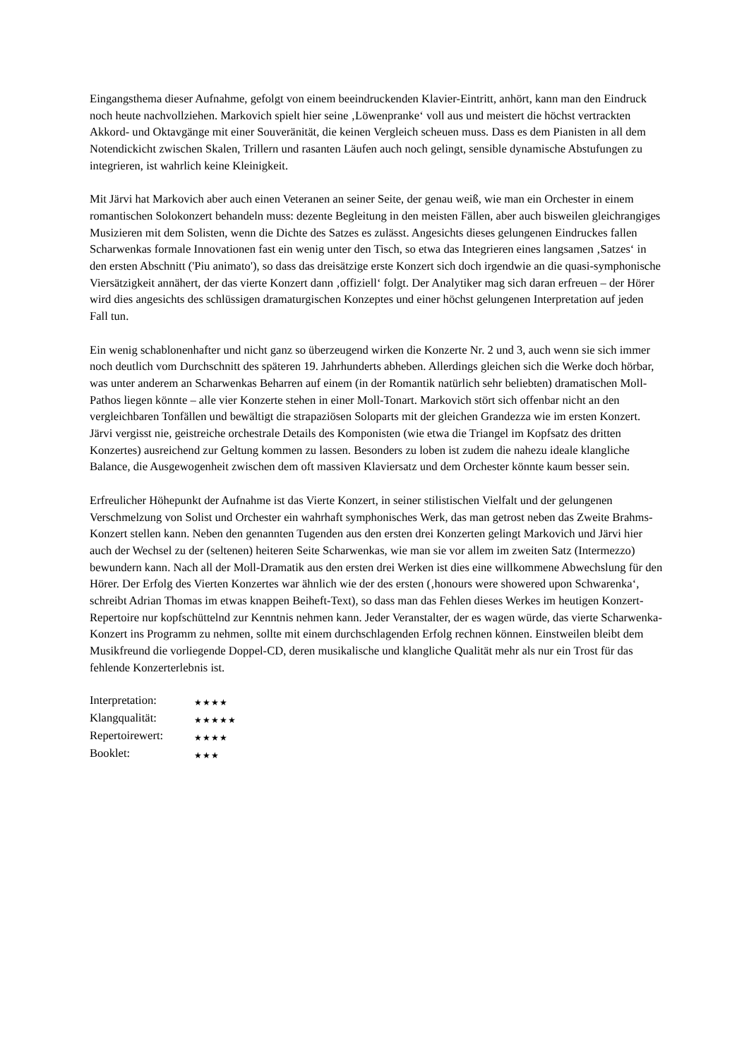Eingangsthema dieser Aufnahme, gefolgt von einem beeindruckenden Klavier-Eintritt, anhört, kann man den Eindruck noch heute nachvollziehen. Markovich spielt hier seine ‚Löwenpranke‘ voll aus und meistert die höchst vertrackten Akkord- und Oktavgänge mit einer Souveränität, die keinen Vergleich scheuen muss. Dass es dem Pianisten in all dem Notendickicht zwischen Skalen, Trillern und rasanten Läufen auch noch gelingt, sensible dynamische Abstufungen zu integrieren, ist wahrlich keine Kleinigkeit.
Mit Järvi hat Markovich aber auch einen Veteranen an seiner Seite, der genau weiß, wie man ein Orchester in einem romantischen Solokonzert behandeln muss: dezente Begleitung in den meisten Fällen, aber auch bisweilen gleichrangiges Musizieren mit dem Solisten, wenn die Dichte des Satzes es zulässt. Angesichts dieses gelungenen Eindruckes fallen Scharwenkas formale Innovationen fast ein wenig unter den Tisch, so etwa das Integrieren eines langsamen ‚Satzes‘ in den ersten Abschnitt ('Piu animato'), so dass das dreisätzige erste Konzert sich doch irgendwie an die quasi-symphonische Viersätzigkeit annähert, der das vierte Konzert dann ‚offiziell‘ folgt. Der Analytiker mag sich daran erfreuen – der Hörer wird dies angesichts des schlüssigen dramaturgischen Konzeptes und einer höchst gelungenen Interpretation auf jeden Fall tun.
Ein wenig schablonenhafter und nicht ganz so überzeugend wirken die Konzerte Nr. 2 und 3, auch wenn sie sich immer noch deutlich vom Durchschnitt des späteren 19. Jahrhunderts abheben. Allerdings gleichen sich die Werke doch hörbar, was unter anderem an Scharwenkas Beharren auf einem (in der Romantik natürlich sehr beliebten) dramatischen Moll-Pathos liegen könnte – alle vier Konzerte stehen in einer Moll-Tonart. Markovich stört sich offenbar nicht an den vergleichbaren Tonfällen und bewältigt die strapaziösen Soloparts mit der gleichen Grandezza wie im ersten Konzert. Järvi vergisst nie, geistreiche orchestrale Details des Komponisten (wie etwa die Triangel im Kopfsatz des dritten Konzertes) ausreichend zur Geltung kommen zu lassen. Besonders zu loben ist zudem die nahezu ideale klangliche Balance, die Ausgewogenheit zwischen dem oft massiven Klaviersatz und dem Orchester könnte kaum besser sein.
Erfreulicher Höhepunkt der Aufnahme ist das Vierte Konzert, in seiner stilistischen Vielfalt und der gelungenen Verschmelzung von Solist und Orchester ein wahrhaft symphonisches Werk, das man getrost neben das Zweite Brahms-Konzert stellen kann. Neben den genannten Tugenden aus den ersten drei Konzerten gelingt Markovich und Järvi hier auch der Wechsel zu der (seltenen) heiteren Seite Scharwenkas, wie man sie vor allem im zweiten Satz (Intermezzo) bewundern kann. Nach all der Moll-Dramatik aus den ersten drei Werken ist dies eine willkommene Abwechslung für den Hörer. Der Erfolg des Vierten Konzertes war ähnlich wie der des ersten (‚honours were showered upon Schwarenka‘, schreibt Adrian Thomas im etwas knappen Beiheft-Text), so dass man das Fehlen dieses Werkes im heutigen Konzert-Repertoire nur kopfschüttelnd zur Kenntnis nehmen kann. Jeder Veranstalter, der es wagen würde, das vierte Scharwenka-Konzert ins Programm zu nehmen, sollte mit einem durchschlagenden Erfolg rechnen können. Einstweilen bleibt dem Musikfreund die vorliegende Doppel-CD, deren musikalische und klangliche Qualität mehr als nur ein Trost für das fehlende Konzerterlebnis ist.
Interpretation: ★★★★
Klangqualität: ★★★★★
Repertoirewert: ★★★★
Booklet: ★★★